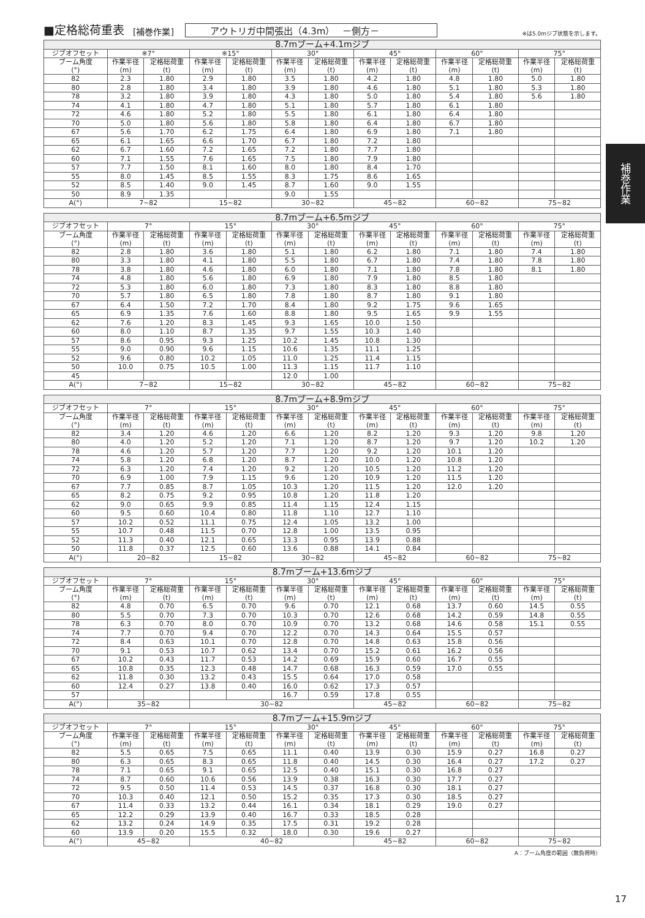■定格総荷重表 [補巻作業] アウトリガ中間張出（4.3m）　 －側方－ ※は5.0mジブ状態を示します。
| 8.7mブーム+4.1mジブ | | | | | | | | | | | | |
| --- | --- | --- | --- | --- | --- | --- | --- | --- | --- | --- | --- | --- |
| ジブオフセット | ※7° | | ※15° | | 30° | | 45° | | 60° | | 75° | |
| ブーム角度 (°) | 作業半径 (m) | 定格総荷重 (t) | 作業半径 (m) | 定格総荷重 (t) | 作業半径 (m) | 定格総荷重 (t) | 作業半径 (m) | 定格総荷重 (t) | 作業半径 (m) | 定格総荷重 (t) | 作業半径 (m) | 定格総荷重 (t) |
| 82 | 2.3 | 1.80 | 2.9 | 1.80 | 3.5 | 1.80 | 4.2 | 1.80 | 4.8 | 1.80 | 5.0 | 1.80 |
| 80 | 2.8 | 1.80 | 3.4 | 1.80 | 3.9 | 1.80 | 4.6 | 1.80 | 5.1 | 1.80 | 5.3 | 1.80 |
| 78 | 3.2 | 1.80 | 3.9 | 1.80 | 4.3 | 1.80 | 5.0 | 1.80 | 5.4 | 1.80 | 5.6 | 1.80 |
| 74 | 4.1 | 1.80 | 4.7 | 1.80 | 5.1 | 1.80 | 5.7 | 1.80 | 6.1 | 1.80 | | |
| 72 | 4.6 | 1.80 | 5.2 | 1.80 | 5.5 | 1.80 | 6.1 | 1.80 | 6.4 | 1.80 | | |
| 70 | 5.0 | 1.80 | 5.6 | 1.80 | 5.8 | 1.80 | 6.4 | 1.80 | 6.7 | 1.80 | | |
| 67 | 5.6 | 1.70 | 6.2 | 1.75 | 6.4 | 1.80 | 6.9 | 1.80 | 7.1 | 1.80 | | |
| 65 | 6.1 | 1.65 | 6.6 | 1.70 | 6.7 | 1.80 | 7.2 | 1.80 | | | | |
| 62 | 6.7 | 1.60 | 7.2 | 1.65 | 7.2 | 1.80 | 7.7 | 1.80 | | | | |
| 60 | 7.1 | 1.55 | 7.6 | 1.65 | 7.5 | 1.80 | 7.9 | 1.80 | | | | |
| 57 | 7.7 | 1.50 | 8.1 | 1.60 | 8.0 | 1.80 | 8.4 | 1.70 | | | | |
| 55 | 8.0 | 1.45 | 8.5 | 1.55 | 8.3 | 1.75 | 8.6 | 1.65 | | | | |
| 52 | 8.5 | 1.40 | 9.0 | 1.45 | 8.7 | 1.60 | 9.0 | 1.55 | | | | |
| 50 | 8.9 | 1.35 | | | 9.0 | 1.55 | | | | | | |
| A(°) | 7~82 | | 15~82 | | 30~82 | | 45~82 | | 60~82 | | 75~82 | |
| 8.7mブーム+6.5mジブ | | | | | | | | | | | | |
| --- | --- | --- | --- | --- | --- | --- | --- | --- | --- | --- | --- | --- |
| ジブオフセット | 7° | | 15° | | 30° | | 45° | | 60° | | 75° | |
| ブーム角度 (°) | 作業半径 (m) | 定格総荷重 (t) | 作業半径 (m) | 定格総荷重 (t) | 作業半径 (m) | 定格総荷重 (t) | 作業半径 (m) | 定格総荷重 (t) | 作業半径 (m) | 定格総荷重 (t) | 作業半径 (m) | 定格総荷重 (t) |
| 82 | 2.8 | 1.80 | 3.6 | 1.80 | 5.1 | 1.80 | 6.2 | 1.80 | 7.1 | 1.80 | 7.4 | 1.80 |
| 80 | 3.3 | 1.80 | 4.1 | 1.80 | 5.5 | 1.80 | 6.7 | 1.80 | 7.4 | 1.80 | 7.8 | 1.80 |
| 78 | 3.8 | 1.80 | 4.6 | 1.80 | 6.0 | 1.80 | 7.1 | 1.80 | 7.8 | 1.80 | 8.1 | 1.80 |
| 74 | 4.8 | 1.80 | 5.6 | 1.80 | 6.9 | 1.80 | 7.9 | 1.80 | 8.5 | 1.80 | | |
| 72 | 5.3 | 1.80 | 6.0 | 1.80 | 7.3 | 1.80 | 8.3 | 1.80 | 8.8 | 1.80 | | |
| 70 | 5.7 | 1.80 | 6.5 | 1.80 | 7.8 | 1.80 | 8.7 | 1.80 | 9.1 | 1.80 | | |
| 67 | 6.4 | 1.50 | 7.2 | 1.70 | 8.4 | 1.80 | 9.2 | 1.75 | 9.6 | 1.65 | | |
| 65 | 6.9 | 1.35 | 7.6 | 1.60 | 8.8 | 1.80 | 9.5 | 1.65 | 9.9 | 1.55 | | |
| 62 | 7.6 | 1.20 | 8.3 | 1.45 | 9.3 | 1.65 | 10.0 | 1.50 | | | | |
| 60 | 8.0 | 1.10 | 8.7 | 1.35 | 9.7 | 1.55 | 10.3 | 1.40 | | | | |
| 57 | 8.6 | 0.95 | 9.3 | 1.25 | 10.2 | 1.45 | 10.8 | 1.30 | | | | |
| 55 | 9.0 | 0.90 | 9.6 | 1.15 | 10.6 | 1.35 | 11.1 | 1.25 | | | | |
| 52 | 9.6 | 0.80 | 10.2 | 1.05 | 11.0 | 1.25 | 11.4 | 1.15 | | | | |
| 50 | 10.0 | 0.75 | 10.5 | 1.00 | 11.3 | 1.15 | 11.7 | 1.10 | | | | |
| 45 | | | | | 12.0 | 1.00 | | | | | | |
| A(°) | 7~82 | | 15~82 | | 30~82 | | 45~82 | | 60~82 | | 75~82 | |
| 8.7mブーム+8.9mジブ | | | | | | | | | | | | |
| --- | --- | --- | --- | --- | --- | --- | --- | --- | --- | --- | --- | --- |
| ジブオフセット | 7° | | 15° | | 30° | | 45° | | 60° | | 75° | |
| ブーム角度 (°) | 作業半径 (m) | 定格総荷重 (t) | 作業半径 (m) | 定格総荷重 (t) | 作業半径 (m) | 定格総荷重 (t) | 作業半径 (m) | 定格総荷重 (t) | 作業半径 (m) | 定格総荷重 (t) | 作業半径 (m) | 定格総荷重 (t) |
| 82 | 3.4 | 1.20 | 4.6 | 1.20 | 6.6 | 1.20 | 8.2 | 1.20 | 9.3 | 1.20 | 9.8 | 1.20 |
| 80 | 4.0 | 1.20 | 5.2 | 1.20 | 7.1 | 1.20 | 8.7 | 1.20 | 9.7 | 1.20 | 10.2 | 1.20 |
| 78 | 4.6 | 1.20 | 5.7 | 1.20 | 7.7 | 1.20 | 9.2 | 1.20 | 10.1 | 1.20 | | |
| 74 | 5.8 | 1.20 | 6.8 | 1.20 | 8.7 | 1.20 | 10.0 | 1.20 | 10.8 | 1.20 | | |
| 72 | 6.3 | 1.20 | 7.4 | 1.20 | 9.2 | 1.20 | 10.5 | 1.20 | 11.2 | 1.20 | | |
| 70 | 6.9 | 1.00 | 7.9 | 1.15 | 9.6 | 1.20 | 10.9 | 1.20 | 11.5 | 1.20 | | |
| 67 | 7.7 | 0.85 | 8.7 | 1.05 | 10.3 | 1.20 | 11.5 | 1.20 | 12.0 | 1.20 | | |
| 65 | 8.2 | 0.75 | 9.2 | 0.95 | 10.8 | 1.20 | 11.8 | 1.20 | | | | |
| 62 | 9.0 | 0.65 | 9.9 | 0.85 | 11.4 | 1.15 | 12.4 | 1.15 | | | | |
| 60 | 9.5 | 0.60 | 10.4 | 0.80 | 11.8 | 1.10 | 12.7 | 1.10 | | | | |
| 57 | 10.2 | 0.52 | 11.1 | 0.75 | 12.4 | 1.05 | 13.2 | 1.00 | | | | |
| 55 | 10.7 | 0.48 | 11.5 | 0.70 | 12.8 | 1.00 | 13.5 | 0.95 | | | | |
| 52 | 11.3 | 0.40 | 12.1 | 0.65 | 13.3 | 0.95 | 13.9 | 0.88 | | | | |
| 50 | 11.8 | 0.37 | 12.5 | 0.60 | 13.6 | 0.88 | 14.1 | 0.84 | | | | |
| A(°) | 20~82 | | 15~82 | | 30~82 | | 45~82 | | 60~82 | | 75~82 | |
| 8.7mブーム+13.6mジブ | | | | | | | | | | | | |
| --- | --- | --- | --- | --- | --- | --- | --- | --- | --- | --- | --- | --- |
| ジブオフセット | 7° | | 15° | | 30° | | 45° | | 60° | | 75° | |
| ブーム角度 (°) | 作業半径 (m) | 定格総荷重 (t) | 作業半径 (m) | 定格総荷重 (t) | 作業半径 (m) | 定格総荷重 (t) | 作業半径 (m) | 定格総荷重 (t) | 作業半径 (m) | 定格総荷重 (t) | 作業半径 (m) | 定格総荷重 (t) |
| 82 | 4.8 | 0.70 | 6.5 | 0.70 | 9.6 | 0.70 | 12.1 | 0.68 | 13.7 | 0.60 | 14.5 | 0.55 |
| 80 | 5.5 | 0.70 | 7.3 | 0.70 | 10.3 | 0.70 | 12.6 | 0.68 | 14.2 | 0.59 | 14.8 | 0.55 |
| 78 | 6.3 | 0.70 | 8.0 | 0.70 | 10.9 | 0.70 | 13.2 | 0.68 | 14.6 | 0.58 | 15.1 | 0.55 |
| 74 | 7.7 | 0.70 | 9.4 | 0.70 | 12.2 | 0.70 | 14.3 | 0.64 | 15.5 | 0.57 | | |
| 72 | 8.4 | 0.63 | 10.1 | 0.70 | 12.8 | 0.70 | 14.8 | 0.63 | 15.8 | 0.56 | | |
| 70 | 9.1 | 0.53 | 10.7 | 0.62 | 13.4 | 0.70 | 15.2 | 0.61 | 16.2 | 0.56 | | |
| 67 | 10.2 | 0.43 | 11.7 | 0.53 | 14.2 | 0.69 | 15.9 | 0.60 | 16.7 | 0.55 | | |
| 65 | 10.8 | 0.35 | 12.3 | 0.48 | 14.7 | 0.68 | 16.3 | 0.59 | 17.0 | 0.55 | | |
| 62 | 11.8 | 0.30 | 13.2 | 0.43 | 15.5 | 0.64 | 17.0 | 0.58 | | | | |
| 60 | 12.4 | 0.27 | 13.8 | 0.40 | 16.0 | 0.62 | 17.3 | 0.57 | | | | |
| 57 | | | | | 16.7 | 0.59 | 17.8 | 0.55 | | | | |
| A(°) | 35~82 | | 30~82 | | | | 45~82 | | 60~82 | | 75~82 | |
| 8.7mブーム+15.9mジブ | | | | | | | | | | | | |
| --- | --- | --- | --- | --- | --- | --- | --- | --- | --- | --- | --- | --- |
| ジブオフセット | 7° | | 15° | | 30° | | 45° | | 60° | | 75° | |
| ブーム角度 (°) | 作業半径 (m) | 定格総荷重 (t) | 作業半径 (m) | 定格総荷重 (t) | 作業半径 (m) | 定格総荷重 (t) | 作業半径 (m) | 定格総荷重 (t) | 作業半径 (m) | 定格総荷重 (t) | 作業半径 (m) | 定格総荷重 (t) |
| 82 | 5.5 | 0.65 | 7.5 | 0.65 | 11.1 | 0.40 | 13.9 | 0.30 | 15.9 | 0.27 | 16.8 | 0.27 |
| 80 | 6.3 | 0.65 | 8.3 | 0.65 | 11.8 | 0.40 | 14.5 | 0.30 | 16.4 | 0.27 | 17.2 | 0.27 |
| 78 | 7.1 | 0.65 | 9.1 | 0.65 | 12.5 | 0.40 | 15.1 | 0.30 | 16.8 | 0.27 | | |
| 74 | 8.7 | 0.60 | 10.6 | 0.56 | 13.9 | 0.38 | 16.3 | 0.30 | 17.7 | 0.27 | | |
| 72 | 9.5 | 0.50 | 11.4 | 0.53 | 14.5 | 0.37 | 16.8 | 0.30 | 18.1 | 0.27 | | |
| 70 | 10.3 | 0.40 | 12.1 | 0.50 | 15.2 | 0.35 | 17.3 | 0.30 | 18.5 | 0.27 | | |
| 67 | 11.4 | 0.33 | 13.2 | 0.44 | 16.1 | 0.34 | 18.1 | 0.29 | 19.0 | 0.27 | | |
| 65 | 12.2 | 0.29 | 13.9 | 0.40 | 16.7 | 0.33 | 18.5 | 0.28 | | | | |
| 62 | 13.2 | 0.24 | 14.9 | 0.35 | 17.5 | 0.31 | 19.2 | 0.28 | | | | |
| 60 | 13.9 | 0.20 | 15.5 | 0.32 | 18.0 | 0.30 | 19.6 | 0.27 | | | | |
| A(°) | 45~82 | | 40~82 | | | | 45~82 | | 60~82 | | 75~82 | |
A：ブーム角度の範囲（無負荷時）
補巻作業
17